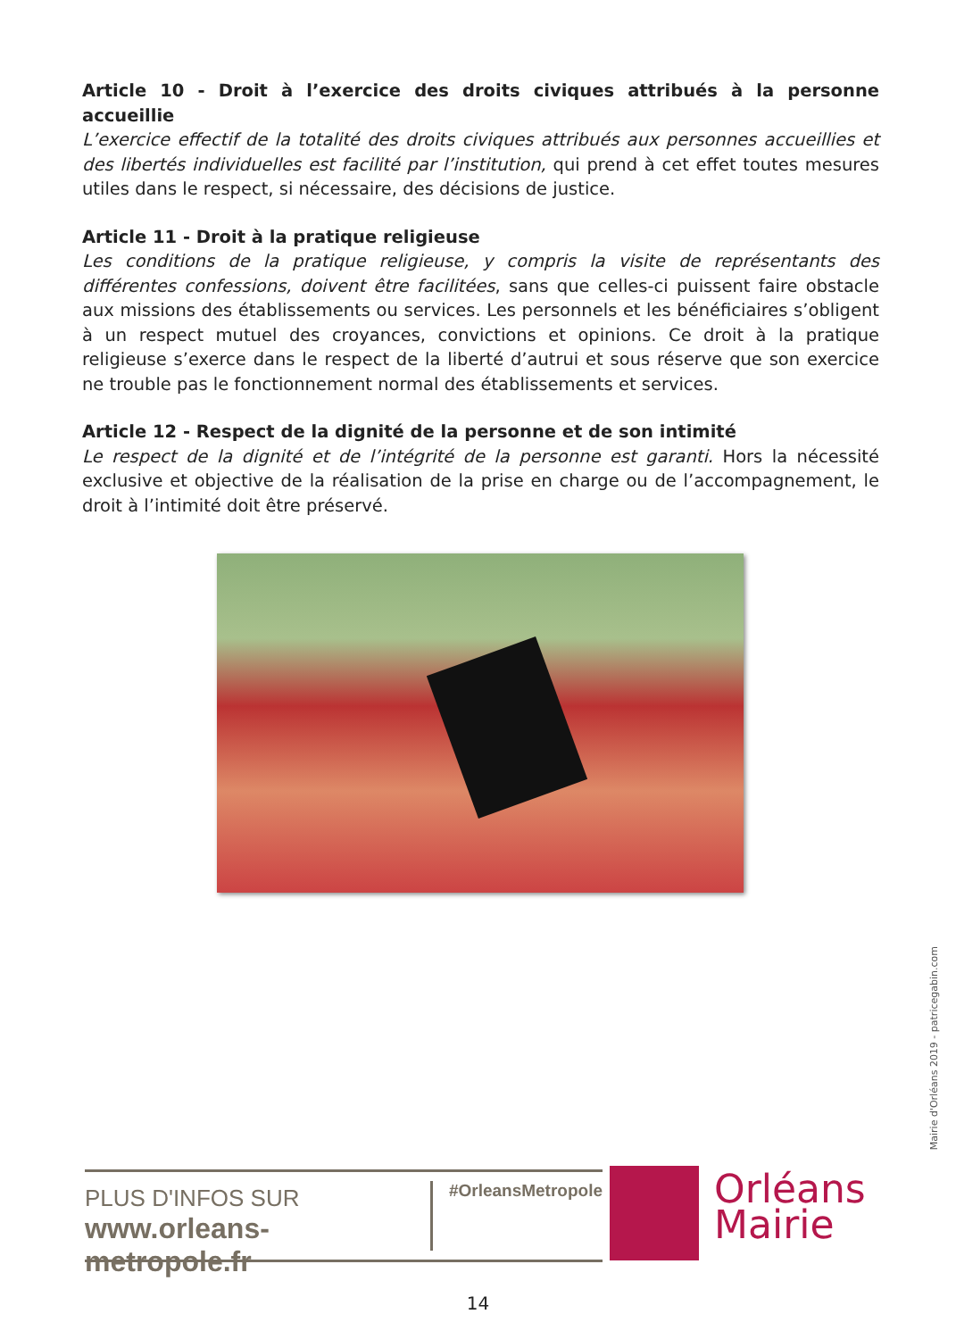Article 10 - Droit à l’exercice des droits civiques attribués à la personne accueillie
L’exercice effectif de la totalité des droits civiques attribués aux personnes accueillies et des libertés individuelles est facilité par l’institution, qui prend à cet effet toutes mesures utiles dans le respect, si nécessaire, des décisions de justice.
Article 11 - Droit à la pratique religieuse
Les conditions de la pratique religieuse, y compris la visite de représentants des différentes confessions, doivent être facilitées, sans que celles-ci puissent faire obstacle aux missions des établissements ou services. Les personnels et les bénéficiaires s’obligent à un respect mutuel des croyances, convictions et opinions. Ce droit à la pratique religieuse s’exerce dans le respect de la liberté d’autrui et sous réserve que son exercice ne trouble pas le fonctionnement normal des établissements et services.
Article 12 - Respect de la dignité de la personne et de son intimité
Le respect de la dignité et de l’intégrité de la personne est garanti. Hors la nécessité exclusive et objective de la réalisation de la prise en charge ou de l’accompagnement, le droit à l’intimité doit être préservé.
Mairie d'Orléans 2019 - patricegabin.com
PLUS D'INFOS SUR
www.orleans-metropole.fr
#OrleansMetropole
Orléans
Mairie
14